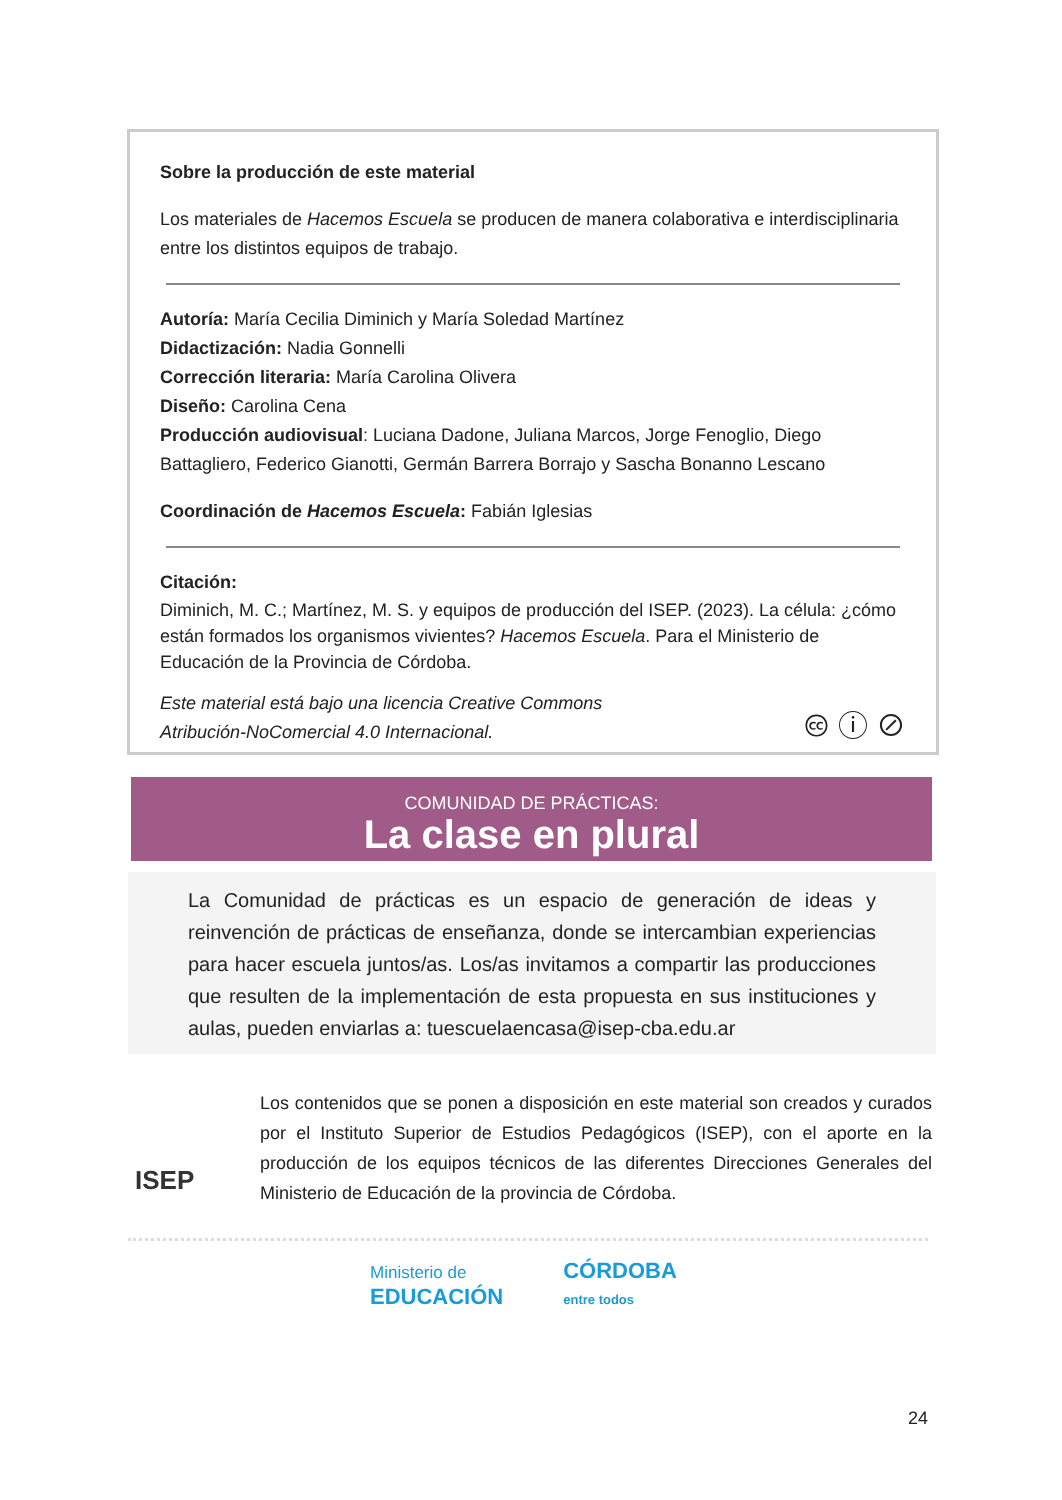Sobre la producción de este material
Los materiales de Hacemos Escuela se producen de manera colaborativa e interdisciplinaria entre los distintos equipos de trabajo.
Autoría: María Cecilia Diminich y María Soledad Martínez
Didactización: Nadia Gonnelli
Corrección literaria: María Carolina Olivera
Diseño: Carolina Cena
Producción audiovisual: Luciana Dadone, Juliana Marcos, Jorge Fenoglio, Diego Battagliero, Federico Gianotti, Germán Barrera Borrajo y Sascha Bonanno Lescano
Coordinación de Hacemos Escuela: Fabián Iglesias
Citación:
Diminich, M. C.; Martínez, M. S. y equipos de producción del ISEP. (2023). La célula: ¿cómo están formados los organismos vivientes? Hacemos Escuela. Para el Ministerio de Educación de la Provincia de Córdoba.
Este material está bajo una licencia Creative Commons
Atribución-NoComercial 4.0 Internacional.
🅭 ⓘ ⊘
COMUNIDAD DE PRÁCTICAS:
La clase en plural
La Comunidad de prácticas es un espacio de generación de ideas y reinvención de prácticas de enseñanza, donde se intercambian experiencias para hacer escuela juntos/as. Los/as invitamos a compartir las producciones que resulten de la implementación de esta propuesta en sus instituciones y aulas, pueden enviarlas a: tuescuelaencasa@isep-cba.edu.ar
ISEP
Los contenidos que se ponen a disposición en este material son creados y curados por el Instituto Superior de Estudios Pedagógicos (ISEP), con el aporte en la producción de los equipos técnicos de las diferentes Direcciones Generales del Ministerio de Educación de la provincia de Córdoba.
Ministerio de
EDUCACIÓN
CÓRDOBA
entre todos
24